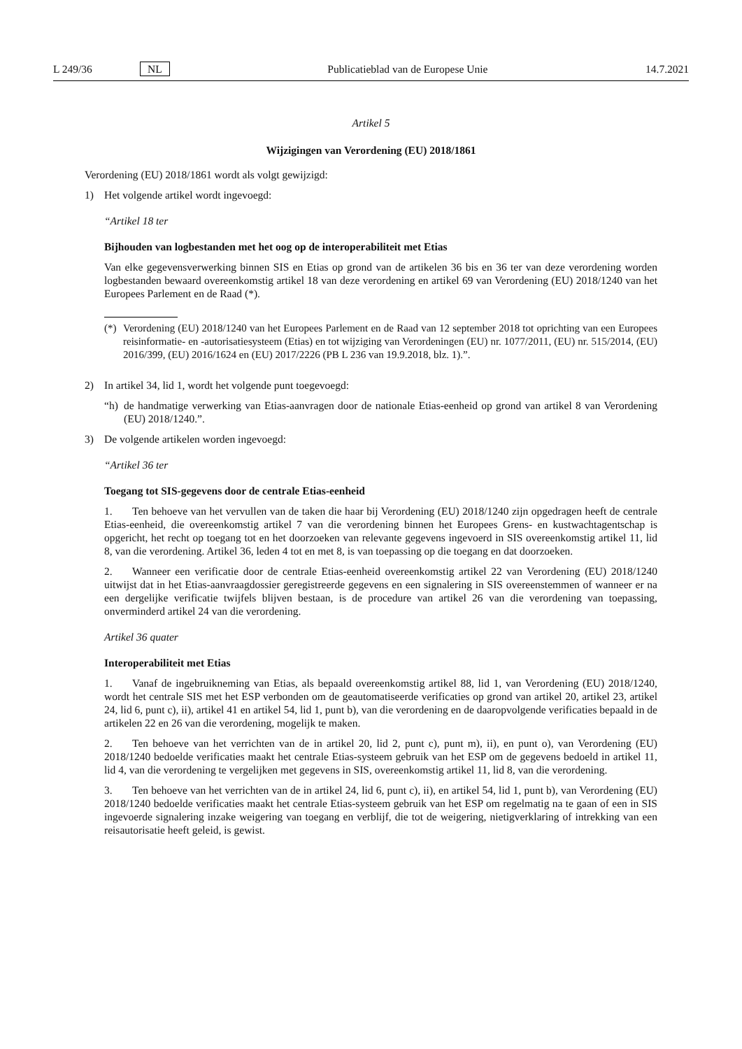L 249/36 NL Publicatieblad van de Europese Unie 14.7.2021
Artikel 5
Wijzigingen van Verordening (EU) 2018/1861
Verordening (EU) 2018/1861 wordt als volgt gewijzigd:
1) Het volgende artikel wordt ingevoegd:
“Artikel 18 ter
Bijhouden van logbestanden met het oog op de interoperabiliteit met Etias
Van elke gegevensverwerking binnen SIS en Etias op grond van de artikelen 36 bis en 36 ter van deze verordening worden logbestanden bewaard overeenkomstig artikel 18 van deze verordening en artikel 69 van Verordening (EU) 2018/1240 van het Europees Parlement en de Raad (*).
(*) Verordening (EU) 2018/1240 van het Europees Parlement en de Raad van 12 september 2018 tot oprichting van een Europees reisinformatie- en -autorisatiesysteem (Etias) en tot wijziging van Verordeningen (EU) nr. 1077/2011, (EU) nr. 515/2014, (EU) 2016/399, (EU) 2016/1624 en (EU) 2017/2226 (PB L 236 van 19.9.2018, blz. 1).”.
2) In artikel 34, lid 1, wordt het volgende punt toegevoegd:
“h) de handmatige verwerking van Etias-aanvragen door de nationale Etias-eenheid op grond van artikel 8 van Verordening (EU) 2018/1240.”.
3) De volgende artikelen worden ingevoegd:
“Artikel 36 ter
Toegang tot SIS-gegevens door de centrale Etias-eenheid
1. Ten behoeve van het vervullen van de taken die haar bij Verordening (EU) 2018/1240 zijn opgedragen heeft de centrale Etias-eenheid, die overeenkomstig artikel 7 van die verordening binnen het Europees Grens- en kustwachta­gentschap is opgericht, het recht op toegang tot en het doorzoeken van relevante gegevens ingevoerd in SIS overeenkomstig artikel 11, lid 8, van die verordening. Artikel 36, leden 4 tot en met 8, is van toepassing op die toegang en dat doorzoeken.
2. Wanneer een verificatie door de centrale Etias-eenheid overeenkomstig artikel 22 van Verordening (EU) 2018/1240 uitwijst dat in het Etias-aanvraagdossier geregistreerde gegevens en een signalering in SIS overeenstemmen of wanneer er na een dergelijke verificatie twijfels blijven bestaan, is de procedure van artikel 26 van die verordening van toepassing, onverminderd artikel 24 van die verordening.
Artikel 36 quater
Interoperabiliteit met Etias
1. Vanaf de ingebruikneming van Etias, als bepaald overeenkomstig artikel 88, lid 1, van Verordening (EU) 2018/1240, wordt het centrale SIS met het ESP verbonden om de geautomatiseerde verificaties op grond van artikel 20, artikel 23, artikel 24, lid 6, punt c), ii), artikel 41 en artikel 54, lid 1, punt b), van die verordening en de daaropvolgende verificaties bepaald in de artikelen 22 en 26 van die verordening, mogelijk te maken.
2. Ten behoeve van het verrichten van de in artikel 20, lid 2, punt c), punt m), ii), en punt o), van Verordening (EU) 2018/1240 bedoelde verificaties maakt het centrale Etias-systeem gebruik van het ESP om de gegevens bedoeld in artikel 11, lid 4, van die verordening te vergelijken met gegevens in SIS, overeenkomstig artikel 11, lid 8, van die verordening.
3. Ten behoeve van het verrichten van de in artikel 24, lid 6, punt c), ii), en artikel 54, lid 1, punt b), van Verordening (EU) 2018/1240 bedoelde verificaties maakt het centrale Etias-systeem gebruik van het ESP om regelmatig na te gaan of een in SIS ingevoerde signalering inzake weigering van toegang en verblijf, die tot de weigering, nietigverklaring of intrekking van een reisautorisatie heeft geleid, is gewist.